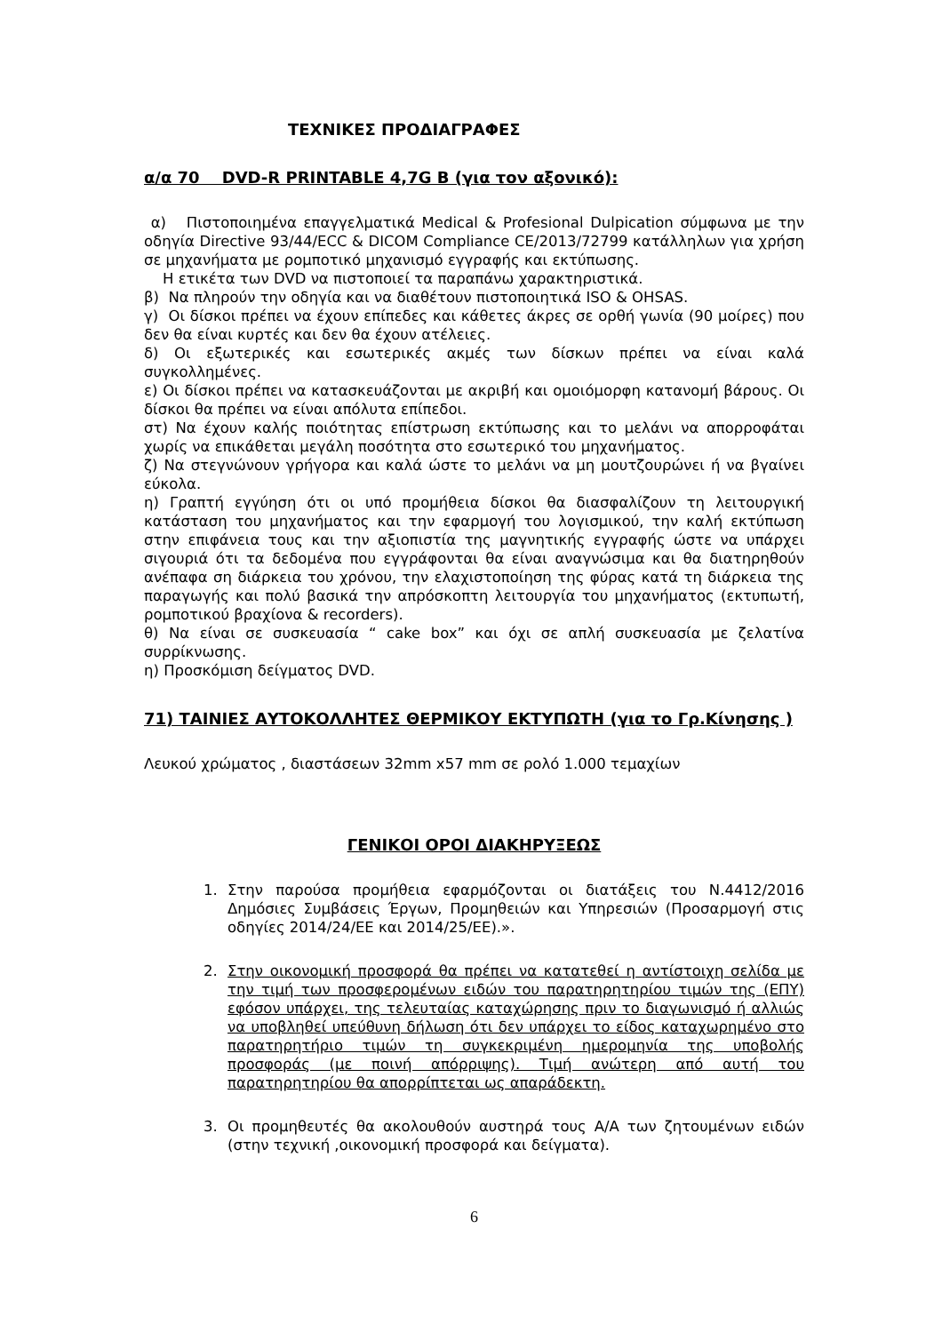ΤΕΧΝΙΚΕΣ ΠΡΟΔΙΑΓΡΑΦΕΣ
α/α 70 DVD-R PRINTABLE 4,7G B (για τον αξονικό):
α) Πιστοποιημένα επαγγελματικά Medical & Profesional Dulpication σύμφωνα με την οδηγία Directive 93/44/ECC & DICOM Compliance CE/2013/72799 κατάλληλων για χρήση σε μηχανήματα με ρομποτικό μηχανισμό εγγραφής και εκτύπωσης.
Η ετικέτα των DVD να πιστοποιεί τα παραπάνω χαρακτηριστικά.
β) Να πληρούν την οδηγία και να διαθέτουν πιστοποιητικά ISO & OHSAS.
γ) Οι δίσκοι πρέπει να έχουν επίπεδες και κάθετες άκρες σε ορθή γωνία (90 μοίρες) που δεν θα είναι κυρτές και δεν θα έχουν ατέλειες.
δ) Οι εξωτερικές και εσωτερικές ακμές των δίσκων πρέπει να είναι καλά συγκολλημένες.
ε) Οι δίσκοι πρέπει να κατασκευάζονται με ακριβή και ομοιόμορφη κατανομή βάρους. Οι δίσκοι θα πρέπει να είναι απόλυτα επίπεδοι.
στ) Να έχουν καλής ποιότητας επίστρωση εκτύπωσης και το μελάνι να απορροφάται χωρίς να επικάθεται μεγάλη ποσότητα στο εσωτερικό του μηχανήματος.
ζ) Να στεγνώνουν γρήγορα και καλά ώστε το μελάνι να μη μουτζουρώνει ή να βγαίνει εύκολα.
η) Γραπτή εγγύηση ότι οι υπό προμήθεια δίσκοι θα διασφαλίζουν τη λειτουργική κατάσταση του μηχανήματος και την εφαρμογή του λογισμικού, την καλή εκτύπωση στην επιφάνεια τους και την αξιοπιστία της μαγνητικής εγγραφής ώστε να υπάρχει σιγουριά ότι τα δεδομένα που εγγράφονται θα είναι αναγνώσιμα και θα διατηρηθούν ανέπαφα ση διάρκεια του χρόνου, την ελαχιστοποίηση της φύρας κατά τη διάρκεια της παραγωγής και πολύ βασικά την απρόσκοπτη λειτουργία του μηχανήματος (εκτυπωτή, ρομποτικού βραχίονα & recorders).
θ) Να είναι σε συσκευασία “ cake box” και όχι σε απλή συσκευασία με ζελατίνα συρρίκνωσης.
η) Προσκόμιση δείγματος DVD.
71) ΤΑΙΝΙΕΣ ΑΥΤΟΚΟΛΛΗΤΕΣ ΘΕΡΜΙΚΟΥ ΕΚΤΥΠΩΤΗ (για το Γρ.Κίνησης )
Λευκού χρώματος , διαστάσεων 32mm x57 mm σε ρολό 1.000 τεμαχίων
ΓΕΝΙΚΟΙ ΟΡΟΙ ΔΙΑΚΗΡΥΞΕΩΣ
1. Στην παρούσα προμήθεια εφαρμόζονται οι διατάξεις του Ν.4412/2016 Δημόσιες Συμβάσεις Έργων, Προμηθειών και Υπηρεσιών (Προσαρμογή στις οδηγίες 2014/24/ΕΕ και 2014/25/ΕΕ).».
2. Στην οικονομική προσφορά θα πρέπει να κατατεθεί η αντίστοιχη σελίδα με την τιμή των προσφερομένων ειδών του παρατηρητηρίου τιμών της (ΕΠΥ) εφόσον υπάρχει, της τελευταίας καταχώρησης πριν το διαγωνισμό ή αλλιώς να υποβληθεί υπεύθυνη δήλωση ότι δεν υπάρχει το είδος καταχωρημένο στο παρατηρητήριο τιμών τη συγκεκριμένη ημερομηνία της υποβολής προσφοράς (με ποινή απόρριψης). Τιμή ανώτερη από αυτή του παρατηρητηρίου θα απορρίπτεται ως απαράδεκτη.
3. Οι προμηθευτές θα ακολουθούν αυστηρά τους Α/Α των ζητουμένων ειδών (στην τεχνική ,οικονομική προσφορά και δείγματα).
6